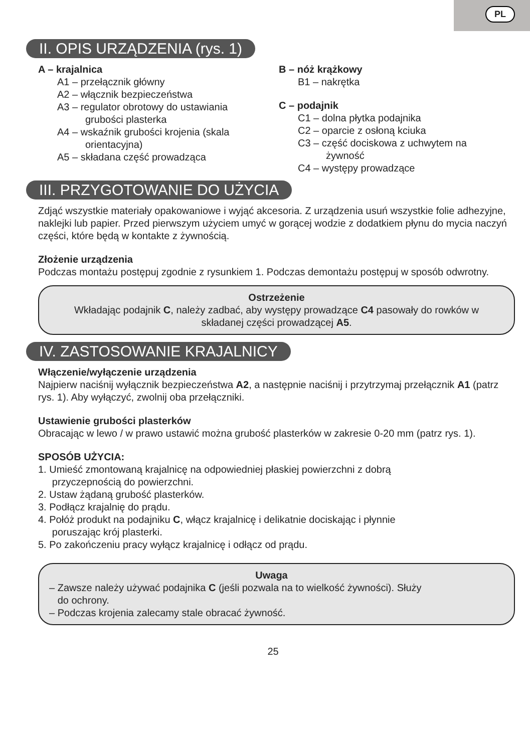PL
II. OPIS URZĄDZENIA (rys. 1)
A – krajalnica
A1 – przełącznik główny
A2 – włącznik bezpieczeństwa
A3 – regulator obrotowy do ustawiania
grubości plasterka
A4 – wskaźnik grubości krojenia (skala
orientacyjna)
A5 – składana część prowadząca
B – nóż krążkowy
B1 – nakrętka
C – podajnik
C1 – dolna płytka podajnika
C2 – oparcie z osłoną kciuka
C3 – część dociskowa z uchwytem na
żywność
C4 – występy prowadzące
III. PRZYGOTOWANIE DO UŻYCIA
Zdjąć wszystkie materiały opakowaniowe i wyjąć akcesoria. Z urządzenia usuń wszystkie folie adhezyjne, naklejki lub papier. Przed pierwszym użyciem umyć w gorącej wodzie z dodatkiem płynu do mycia naczyń części, które będą w kontakte z żywnością.
Złożenie urządzenia
Podczas montażu postępuj zgodnie z rysunkiem 1. Podczas demontażu postępuj w sposób odwrotny.
Ostrzeżenie
Wkładając podajnik C, należy zadbać, aby występy prowadzące C4 pasowały do rowków w składanej części prowadzącej A5.
IV. ZASTOSOWANIE KRAJALNICY
Włączenie/wyłączenie urządzenia
Najpierw naciśnij wyłącznik bezpieczeństwa A2, a następnie naciśnij i przytrzymaj przełącznik A1 (patrz rys. 1). Aby wyłączyć, zwolnij oba przełączniki.
Ustawienie grubości plasterków
Obracając w lewo / w prawo ustawić można grubość plasterków w zakresie 0-20 mm (patrz rys. 1).
SPOSÓB UŻYCIA:
1. Umieść zmontowaną krajalnicę na odpowiedniej płaskiej powierzchni z dobrą
przyczepnością do powierzchni.
2. Ustaw żądaną grubość plasterków.
3. Podłącz krajalnię do prądu.
4. Połóż produkt na podajniku C, włącz krajalnicę i delikatnie dociskając i płynnie
poruszając krój plasterki.
5. Po zakończeniu pracy wyłącz krajalnicę i odłącz od prądu.
Uwaga
– Zawsze należy używać podajnika C (jeśli pozwala na to wielkość żywności). Służy
do ochrony.
– Podczas krojenia zalecamy stale obracać żywność.
25